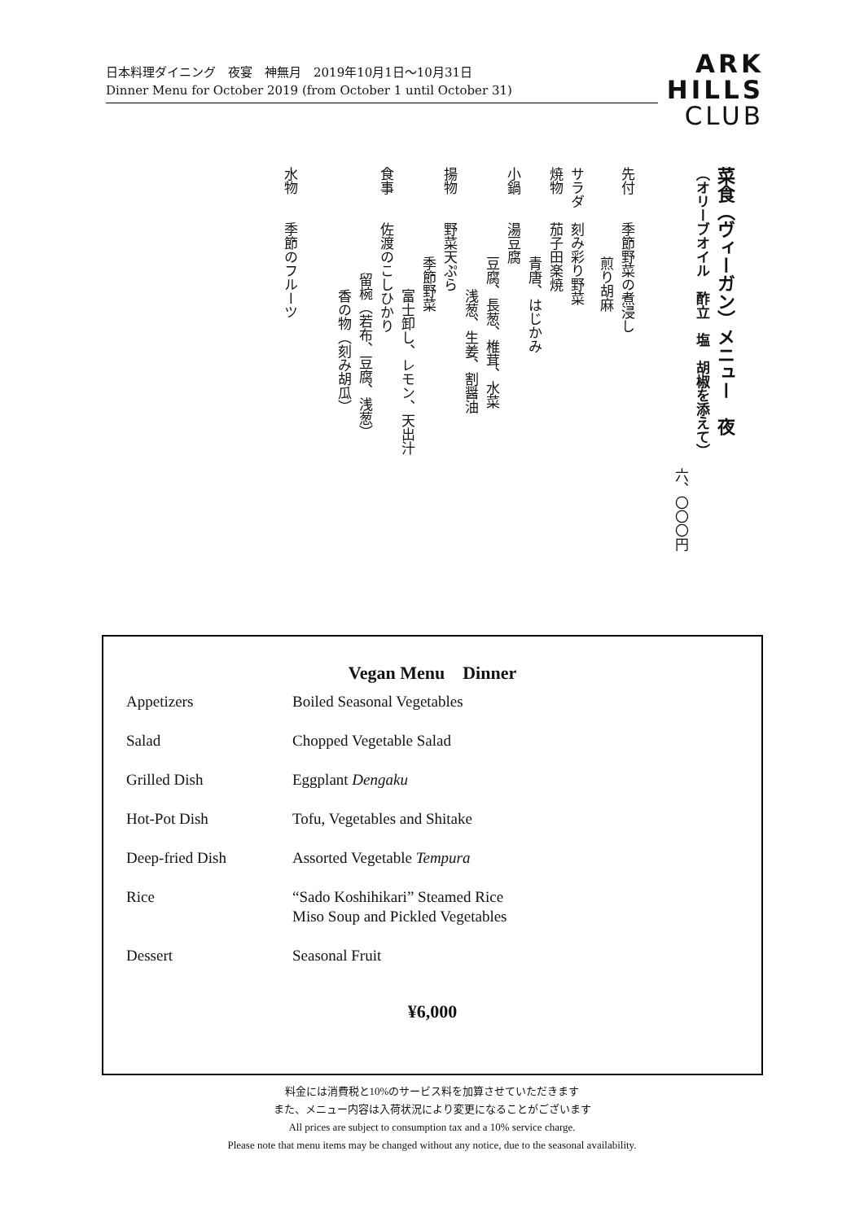日本料理ダイニング　夜宴　神無月　2019年10月1日〜10月31日
Dinner Menu for October 2019 (from October 1 until October 31)
ARK
HILLS
CLUB
菜食（ヴィーガン）メニュー　夜
（オリーブオイル　酢立　塩　胡椒を添えて）
六、〇〇〇円
先付　　季節野菜の煮浸し
煎り胡麻
サラダ　刻み彩り野菜
焼物　　茄子田楽焼
青唐、はじかみ
小鍋　　湯豆腐
豆腐、長葱、椎茸、水菜
浅葱、生姜、割醤油
揚物　　野菜天ぷら
季節野菜
富士卸し、レモン、天出汁
食事　　佐渡のこしひかり
留椀（若布、豆腐、浅葱）
香の物（刻み胡瓜）
水物　　季節のフルーツ
Vegan Menu　Dinner
| Appetizers | Boiled Seasonal Vegetables |
| Salad | Chopped Vegetable Salad |
| Grilled Dish | Eggplant Dengaku |
| Hot-Pot Dish | Tofu, Vegetables and Shitake |
| Deep-fried Dish | Assorted Vegetable Tempura |
| Rice | “Sado Koshihikari” Steamed Rice Miso Soup and Pickled Vegetables |
| Dessert | Seasonal Fruit |
¥6,000
料金には消費税と10%のサービス料を加算させていただきます
また、メニュー内容は入荷状況により変更になることがございます
All prices are subject to consumption tax and a 10% service charge.
Please note that menu items may be changed without any notice, due to the seasonal availability.